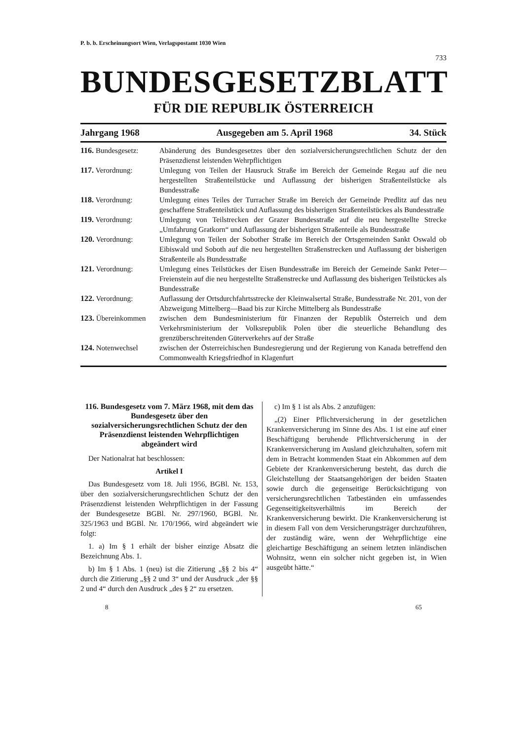P. b. b. Erscheinungsort Wien, Verlagspostamt 1030 Wien
733
BUNDESGESETZBLATT
FÜR DIE REPUBLIK ÖSTERREICH
Jahrgang 1968 Ausgegeben am 5. April 1968 34. Stück
116. Bundesgesetz:
Abänderung des Bundesgesetzes über den sozialversicherungsrechtlichen Schutz der den Präsenzdienst leistenden Wehrpflichtigen
117. Verordnung: Umlegung von Teilen der Hausruck Straße im Bereich der Gemeinde Regau auf die neu hergestellten Straßenteilstücke und Auflassung der bisherigen Straßenteilstücke als Bundesstraße
118. Verordnung: Umlegung eines Teiles der Turracher Straße im Bereich der Gemeinde Predlitz auf das neu geschaffene Straßenteilstück und Auflassung des bisherigen Straßenteilstückes als Bundesstraße
119. Verordnung: Umlegung von Teilstrecken der Grazer Bundesstraße auf die neu hergestellte Strecke „Umfahrung Gratkorn“ und Auflassung der bisherigen Straßenteile als Bundesstraße
120. Verordnung: Umlegung von Teilen der Sobother Straße im Bereich der Ortsgemeinden Sankt Oswald ob Eibiswald und Soboth auf die neu hergestellten Straßenstrecken und Auflassung der bisherigen Straßenteile als Bundesstraße
121. Verordnung: Umlegung eines Teilstückes der Eisen Bundesstraße im Bereich der Gemeinde Sankt Peter—Freienstein auf die neu hergestellte Straßenstrecke und Auflassung des bisherigen Teilstückes als Bundesstraße
122. Verordnung: Auflassung der Ortsdurchfahrtsstrecke der Kleinwalsertal Straße, Bundesstraße Nr. 201, von der Abzweigung Mittelberg—Baad bis zur Kirche Mittelberg als Bundesstraße
123. Übereinkommen
zwischen dem Bundesministerium für Finanzen der Republik Österreich und dem Verkehrsministerium der Volksrepublik Polen über die steuerliche Behandlung des grenzüberschreitenden Güterverkehrs auf der Straße
124. Notenwechsel zwischen der Österreichischen Bundesregierung und der Regierung von Kanada betreffend den Commonwealth Kriegsfriedhof in Klagenfurt
116. Bundesgesetz vom 7. März 1968, mit dem das Bundesgesetz über den sozialversicherungsrechtlichen Schutz der den Präsenzdienst leistenden Wehrpflichtigen abgeändert wird
Der Nationalrat hat beschlossen:
Artikel I
Das Bundesgesetz vom 18. Juli 1956, BGBl. Nr. 153, über den sozialversicherungsrechtlichen Schutz der den Präsenzdienst leistenden Wehrpflichtigen in der Fassung der Bundesgesetze BGBl. Nr. 297/1960, BGBl. Nr. 325/1963 und BGBl. Nr. 170/1966, wird abgeändert wie folgt:
1. a) Im § 1 erhält der bisher einzige Absatz die Bezeichnung Abs. 1.
b) Im § 1 Abs. 1 (neu) ist die Zitierung „§§ 2 bis 4“ durch die Zitierung „§§ 2 und 3“ und der Ausdruck „der §§ 2 und 4“ durch den Ausdruck „des § 2“ zu ersetzen.
c) Im § 1 ist als Abs. 2 anzufügen:
„(2) Einer Pflichtversicherung in der gesetzlichen Krankenversicherung im Sinne des Abs. 1 ist eine auf einer Beschäftigung beruhende Pflichtversicherung in der Krankenversicherung im Ausland gleichzuhalten, sofern mit dem in Betracht kommenden Staat ein Abkommen auf dem Gebiete der Krankenversicherung besteht, das durch die Gleichstellung der Staatsangehörigen der beiden Staaten sowie durch die gegenseitige Berücksichtigung von versicherungsrechtlichen Tatbeständen ein umfassendes Gegenseitigkeitsverhältnis im Bereich der Krankenversicherung bewirkt. Die Krankenversicherung ist in diesem Fall von dem Versicherungsträger durchzuführen, der zuständig wäre, wenn der Wehrpflichtige eine gleichartige Beschäftigung an seinem letzten inländischen Wohnsitz, wenn ein solcher nicht gegeben ist, in Wien ausgeübt hätte.“
8 65